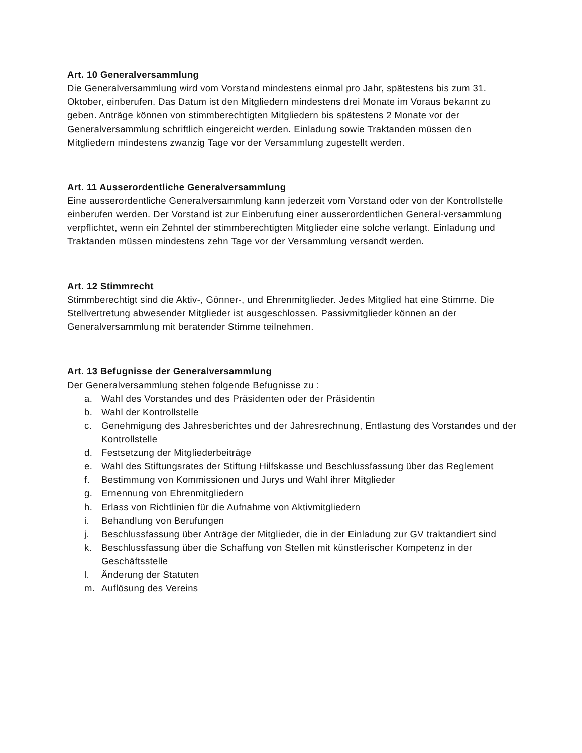Art. 10 Generalversammlung
Die Generalversammlung wird vom Vorstand mindestens einmal pro Jahr, spätestens bis zum 31. Oktober, einberufen. Das Datum ist den Mitgliedern mindestens drei Monate im Voraus bekannt zu geben. Anträge können von stimmberechtigten Mitgliedern bis spätestens 2 Monate vor der Generalversammlung schriftlich eingereicht werden. Einladung sowie Traktanden müssen den Mitgliedern mindestens zwanzig Tage vor der Versammlung zugestellt werden.
Art. 11 Ausserordentliche Generalversammlung
Eine ausserordentliche Generalversammlung kann jederzeit vom Vorstand oder von der Kontrollstelle einberufen werden. Der Vorstand ist zur Einberufung einer ausserordentlichen General-versammlung verpflichtet, wenn ein Zehntel der stimmberechtigten Mitglieder eine solche verlangt. Einladung und Traktanden müssen mindestens zehn Tage vor der Versammlung versandt werden.
Art. 12 Stimmrecht
Stimmberechtigt sind die Aktiv-, Gönner-, und Ehrenmitglieder. Jedes Mitglied hat eine Stimme. Die Stellvertretung abwesender Mitglieder ist ausgeschlossen. Passivmitglieder können an der Generalversammlung mit beratender Stimme teilnehmen.
Art. 13 Befugnisse der Generalversammlung
Der Generalversammlung stehen folgende Befugnisse zu :
a. Wahl des Vorstandes und des Präsidenten oder der Präsidentin
b. Wahl der Kontrollstelle
c. Genehmigung des Jahresberichtes und der Jahresrechnung, Entlastung des Vorstandes und der Kontrollstelle
d. Festsetzung der Mitgliederbeiträge
e. Wahl des Stiftungsrates der Stiftung Hilfskasse und Beschlussfassung über das Reglement
f. Bestimmung von Kommissionen und Jurys und Wahl ihrer Mitglieder
g. Ernennung von Ehrenmitgliedern
h. Erlass von Richtlinien für die Aufnahme von Aktivmitgliedern
i. Behandlung von Berufungen
j. Beschlussfassung über Anträge der Mitglieder, die in der Einladung zur GV traktandiert sind
k. Beschlussfassung über die Schaffung von Stellen mit künstlerischer Kompetenz in der Geschäftsstelle
l. Änderung der Statuten
m. Auflösung des Vereins